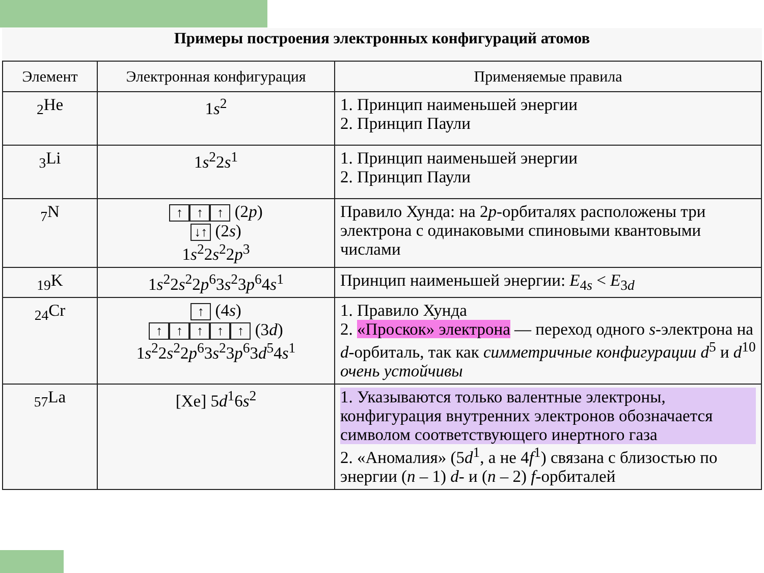Примеры построения электронных конфигураций атомов
| Элемент | Электронная конфигурация | Применяемые правила |
| --- | --- | --- |
| <sub>2</sub>He | 1 s<sup>2</sup> | 1. Принцип наименьшей энергии 2. Принцип Паули |
| <sub>3</sub>Li | 1 s<sup>2</sup>2 s<sup>1</sup> | 1. Принцип наименьшей энергии 2. Принцип Паули |
| <sub>7</sub>N | ↑ ↑ ↑ (2 p ) ↓↑ (2 s ) 1 s<sup>2</sup>2 s<sup>2</sup>2 p<sup>3</sup> | Правило Хунда: на 2 p -орбиталях расположены три электрона с одинаковыми спиновыми квантовыми числами |
| <sub>19</sub>K | 1 s<sup>2</sup>2 s<sup>2</sup>2 p<sup>6</sup>3 s<sup>2</sup>3 p<sup>6</sup>4 s<sup>1</sup> | Принцип наименьшей энергии: E<sub>4s</sub> < E<sub>3d</sub> |
| <sub>24</sub>Cr | ↑ (4 s ) ↑ ↑ ↑ ↑ ↑ (3 d ) 1 s<sup>2</sup>2 s<sup>2</sup>2 p<sup>6</sup>3 s<sup>2</sup>3 p<sup>6</sup>3 d<sup>5</sup>4 s<sup>1</sup> | 1. Правило Хунда 2. «Проскок» электрона — переход одного s -электрона на d -орбиталь, так как симметричные конфигурации d<sup>5</sup> и d<sup>10</sup> очень устойчивы |
| <sub>57</sub>La | [Xe] 5 d<sup>1</sup>6 s<sup>2</sup> | 1. Указываются только валентные электроны, конфигурация внутренних электронов обозначается символом соответствующего инертного газа 2. «Аномалия» (5 d<sup>1</sup>, а не 4 f<sup>1</sup>) связана с близостью по энергии ( n – 1) d - и ( n – 2) f -орбиталей |